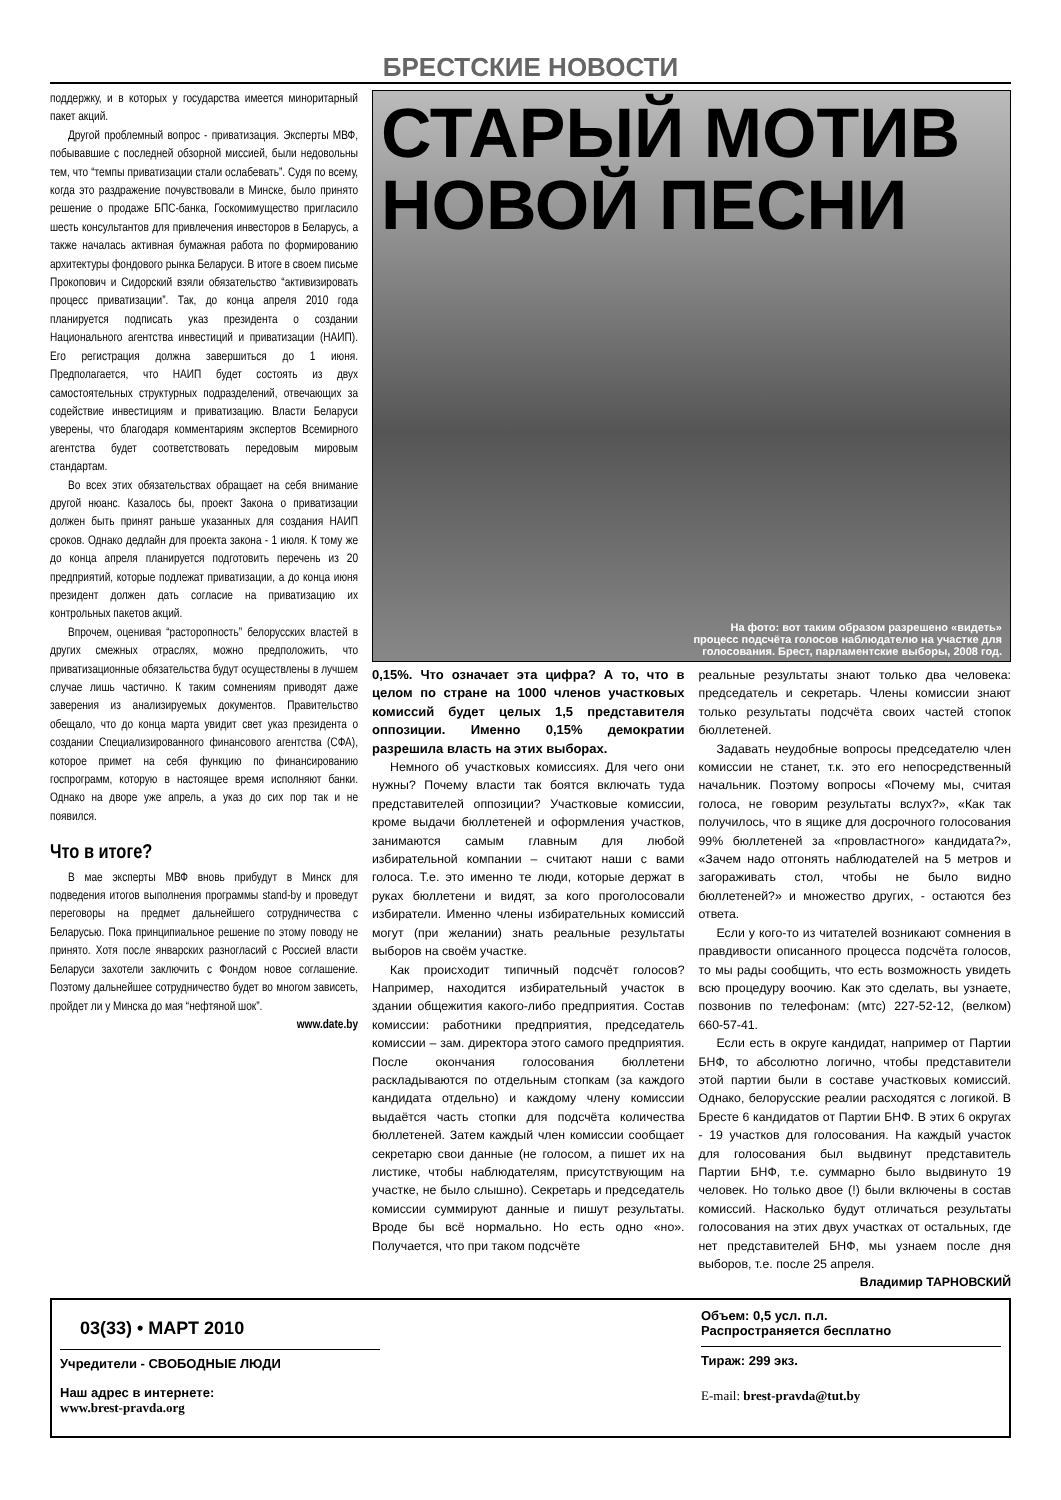БРЕСТСКИЕ НОВОСТИ
поддержку, и в которых у государства имеется миноритарный пакет акций.
Другой проблемный вопрос - приватизация. Эксперты МВФ, побывавшие с последней обзорной миссией, были недовольны тем, что “темпы приватизации стали ослабевать”. Судя по всему, когда это раздражение почувствовали в Минске, было принято решение о продаже БПС-банка, Госкомимущество пригласило шесть консультантов для привлечения инвесторов в Беларусь, а также началась активная бумажная работа по формированию архитектуры фондового рынка Беларуси. В итоге в своем письме Прокопович и Сидорский взяли обязательство “активизировать процесс приватизации”. Так, до конца апреля 2010 года планируется подписать указ президента о создании Национального агентства инвестиций и приватизации (НАИП). Его регистрация должна завершиться до 1 июня. Предполагается, что НАИП будет состоять из двух самостоятельных структурных подразделений, отвечающих за содействие инвестициям и приватизацию. Власти Беларуси уверены, что благодаря комментариям экспертов Всемирного агентства будет соответствовать передовым мировым стандартам.
Во всех этих обязательствах обращает на себя внимание другой нюанс. Казалось бы, проект Закона о приватизации должен быть принят раньше указанных для создания НАИП сроков. Однако дедлайн для проекта закона - 1 июля. К тому же до конца апреля планируется подготовить перечень из 20 предприятий, которые подлежат приватизации, а до конца июня президент должен дать согласие на приватизацию их контрольных пакетов акций.
Впрочем, оценивая “расторопность” белорусских властей в других смежных отраслях, можно предположить, что приватизационные обязательства будут осуществлены в лучшем случае лишь частично. К таким сомнениям приводят даже заверения из анализируемых документов. Правительство обещало, что до конца марта увидит свет указ президента о создании Специализированного финансового агентства (СФА), которое примет на себя функцию по финансированию госпрограмм, которую в настоящее время исполняют банки. Однако на дворе уже апрель, а указ до сих пор так и не появился.
Что в итоге?
В мае эксперты МВФ вновь прибудут в Минск для подведения итогов выполнения программы stand-by и проведут переговоры на предмет дальнейшего сотрудничества с Беларусью. Пока принципиальное решение по этому поводу не принято. Хотя после январских разногласий с Россией власти Беларуси захотели заключить с Фондом новое соглашение. Поэтому дальнейшее сотрудничество будет во многом зависеть, пройдет ли у Минска до мая “нефтяной шок”.
www.date.by
СТАРЫЙ МОТИВ НОВОЙ ПЕСНИ
На фото: вот таким образом разрешено «видеть»
процесс подсчёта голосов наблюдателю на участке для
голосования. Брест, парламентские выборы, 2008 год.
0,15%. Что означает эта цифра? А то, что в целом по стране на 1000 членов участковых комиссий будет целых 1,5 представителя оппозиции. Именно 0,15% демократии разрешила власть на этих выборах.
Немного об участковых комиссиях. Для чего они нужны? Почему власти так боятся включать туда представителей оппозиции? Участковые комиссии, кроме выдачи бюллетеней и оформления участков, занимаются самым главным для любой избирательной компании – считают наши с вами голоса. Т.е. это именно те люди, которые держат в руках бюллетени и видят, за кого проголосовали избиратели. Именно члены избирательных комиссий могут (при желании) знать реальные результаты выборов на своём участке.
Как происходит типичный подсчёт голосов? Например, находится избирательный участок в здании общежития какого-либо предприятия. Состав комиссии: работники предприятия, председатель комиссии – зам. директора этого самого предприятия. После окончания голосования бюллетени раскладываются по отдельным стопкам (за каждого кандидата отдельно) и каждому члену комиссии выдаётся часть стопки для подсчёта количества бюллетеней. Затем каждый член комиссии сообщает секретарю свои данные (не голосом, а пишет их на листике, чтобы наблюдателям, присутствующим на участке, не было слышно). Секретарь и председатель комиссии суммируют данные и пишут результаты. Вроде бы всё нормально. Но есть одно «но». Получается, что при таком подсчёте
реальные результаты знают только два человека: председатель и секретарь. Члены комиссии знают только результаты подсчёта своих частей стопок бюллетеней.
Задавать неудобные вопросы председателю член комиссии не станет, т.к. это его непосредственный начальник. Поэтому вопросы «Почему мы, считая голоса, не говорим результаты вслух?», «Как так получилось, что в ящике для досрочного голосования 99% бюллетеней за «провластного» кандидата?», «Зачем надо отгонять наблюдателей на 5 метров и загораживать стол, чтобы не было видно бюллетеней?» и множество других, - остаются без ответа.
Если у кого-то из читателей возникают сомнения в правдивости описанного процесса подсчёта голосов, то мы рады сообщить, что есть возможность увидеть всю процедуру воочию. Как это сделать, вы узнаете, позвонив по телефонам: (мтс) 227-52-12, (велком) 660-57-41.
Если есть в округе кандидат, например от Партии БНФ, то абсолютно логично, чтобы представители этой партии были в составе участковых комиссий. Однако, белорусские реалии расходятся с логикой. В Бресте 6 кандидатов от Партии БНФ. В этих 6 округах - 19 участков для голосования. На каждый участок для голосования был выдвинут представитель Партии БНФ, т.е. суммарно было выдвинуто 19 человек. Но только двое (!) были включены в состав комиссий. Насколько будут отличаться результаты голосования на этих двух участках от остальных, где нет представителей БНФ, мы узнаем после дня выборов, т.е. после 25 апреля.
Владимир ТАРНОВСКИЙ
03(33) • МАРТ 2010
Учредители - СВОБОДНЫЕ ЛЮДИ
Наш адрес в интернете:
www.brest-pravda.org
Объем: 0,5 усл. п.л.
Распространяется бесплатно
Тираж: 299 экз.
E-mail: brest-pravda@tut.by